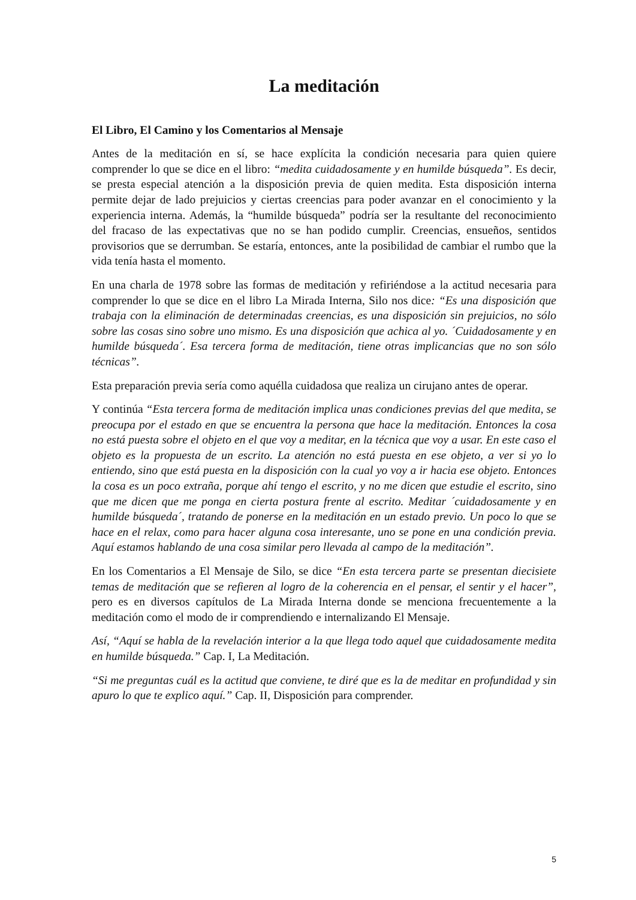La meditación
El Libro, El Camino y los Comentarios al Mensaje
Antes de la meditación en sí, se hace explícita la condición necesaria para quien quiere comprender lo que se dice en el libro: “medita cuidadosamente y en humilde búsqueda”. Es decir, se presta especial atención a la disposición previa de quien medita. Esta disposición interna permite dejar de lado prejuicios y ciertas creencias para poder avanzar en el conocimiento y la experiencia interna. Además, la “humilde búsqueda” podría ser la resultante del reconocimiento del fracaso de las expectativas que no se han podido cumplir. Creencias, ensueños, sentidos provisorios que se derrumban. Se estaría, entonces, ante la posibilidad de cambiar el rumbo que la vida tenía hasta el momento.
En una charla de 1978 sobre las formas de meditación y refiriéndose a la actitud necesaria para comprender lo que se dice en el libro La Mirada Interna, Silo nos dice: “Es una disposición que trabaja con la eliminación de determinadas creencias, es una disposición sin prejuicios, no sólo sobre las cosas sino sobre uno mismo. Es una disposición que achica al yo. ´Cuidadosamente y en humilde búsqueda´. Esa tercera forma de meditación, tiene otras implicancias que no son sólo técnicas”.
Esta preparación previa sería como aquélla cuidadosa que realiza un cirujano antes de operar.
Y continúa “Esta tercera forma de meditación implica unas condiciones previas del que medita, se preocupa por el estado en que se encuentra la persona que hace la meditación. Entonces la cosa no está puesta sobre el objeto en el que voy a meditar, en la técnica que voy a usar. En este caso el objeto es la propuesta de un escrito. La atención no está puesta en ese objeto, a ver si yo lo entiendo, sino que está puesta en la disposición con la cual yo voy a ir hacia ese objeto. Entonces la cosa es un poco extraña, porque ahí tengo el escrito, y no me dicen que estudie el escrito, sino que me dicen que me ponga en cierta postura frente al escrito. Meditar ´cuidadosamente y en humilde búsqueda´, tratando de ponerse en la meditación en un estado previo. Un poco lo que se hace en el relax, como para hacer alguna cosa interesante, uno se pone en una condición previa. Aquí estamos hablando de una cosa similar pero llevada al campo de la meditación”.
En los Comentarios a El Mensaje de Silo, se dice “En esta tercera parte se presentan diecisiete temas de meditación que se refieren al logro de la coherencia en el pensar, el sentir y el hacer”, pero es en diversos capítulos de La Mirada Interna donde se menciona frecuentemente a la meditación como el modo de ir comprendiendo e internalizando El Mensaje.
Así, “Aquí se habla de la revelación interior a la que llega todo aquel que cuidadosamente medita en humilde búsqueda.” Cap. I, La Meditación.
“Si me preguntas cuál es la actitud que conviene, te diré que es la de meditar en profundidad y sin apuro lo que te explico aquí.” Cap. II, Disposición para comprender.
5